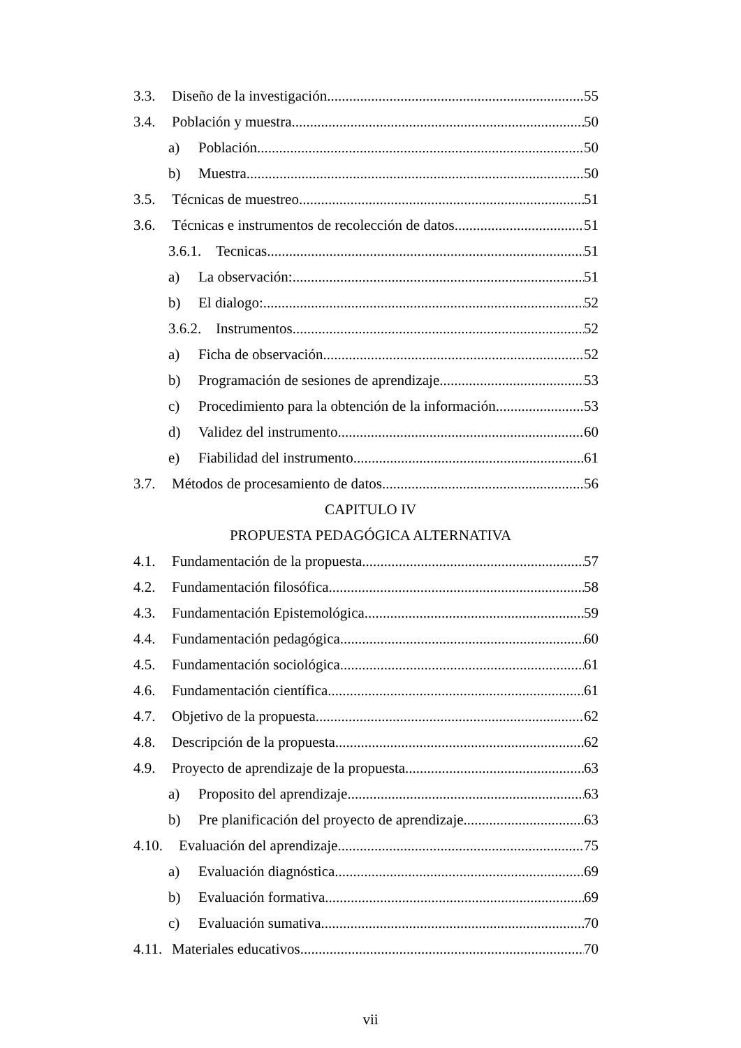3.3. Diseño de la investigación 55
3.4. Población y muestra 50
a) Población 50
b) Muestra 50
3.5. Técnicas de muestreo 51
3.6. Técnicas e instrumentos de recolección de datos 51
3.6.1. Tecnicas 51
a) La observación: 51
b) El dialogo: 52
3.6.2. Instrumentos 52
a) Ficha de observación. 52
b) Programación de sesiones de aprendizaje. 53
c) Procedimiento para la obtención de la información. 53
d) Validez del instrumento 60
e) Fiabilidad del instrumento 61
3.7. Métodos de procesamiento de datos 56
CAPITULO IV
PROPUESTA PEDAGÓGICA ALTERNATIVA
4.1. Fundamentación de la propuesta 57
4.2. Fundamentación filosófica 58
4.3. Fundamentación Epistemológica 59
4.4. Fundamentación pedagógica 60
4.5. Fundamentación sociológica 61
4.6. Fundamentación científica 61
4.7. Objetivo de la propuesta 62
4.8. Descripción de la propuesta 62
4.9. Proyecto de aprendizaje de la propuesta 63
a) Proposito del aprendizaje 63
b) Pre planificación del proyecto de aprendizaje 63
4.10. Evaluación del aprendizaje 75
a) Evaluación diagnóstica 69
b) Evaluación formativa 69
c) Evaluación sumativa 70
4.11. Materiales educativos 70
vii